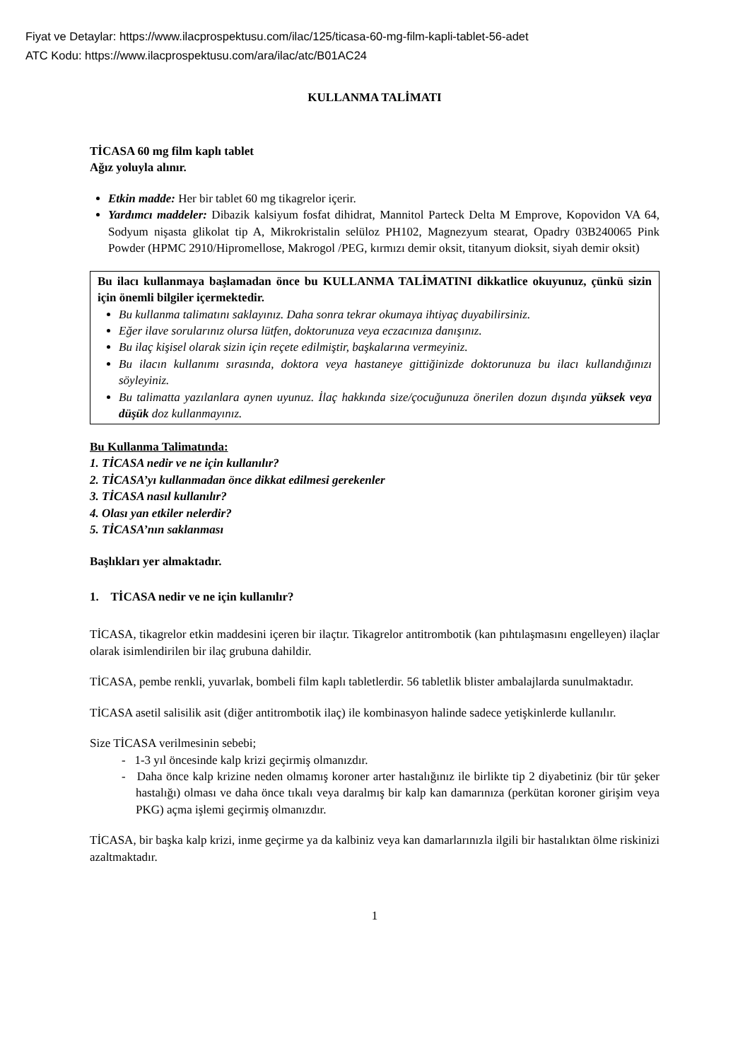Fiyat ve Detaylar: https://www.ilacprospektusu.com/ilac/125/ticasa-60-mg-film-kapli-tablet-56-adet
ATC Kodu: https://www.ilacprospektusu.com/ara/ilac/atc/B01AC24
KULLANMA TALİMATI
TİCASA 60 mg film kaplı tablet
Ağız yoluyla alınır.
Etkin madde: Her bir tablet 60 mg tikagrelor içerir.
Yardımcı maddeler: Dibazik kalsiyum fosfat dihidrat, Mannitol Parteck Delta M Emprove, Kopovidon VA 64, Sodyum nişasta glikolat tip A, Mikrokristalin selüloz PH102, Magnezyum stearat, Opadry 03B240065 Pink Powder (HPMC 2910/Hipromellose, Makrogol /PEG, kırmızı demir oksit, titanyum dioksit, siyah demir oksit)
Bu ilacı kullanmaya başlamadan önce bu KULLANMA TALİMATINI dikkatlice okuyunuz, çünkü sizin için önemli bilgiler içermektedir.
Bu kullanma talimatını saklayınız. Daha sonra tekrar okumaya ihtiyaç duyabilirsiniz.
Eğer ilave sorularınız olursa lütfen, doktorunuza veya eczacınıza danışınız.
Bu ilaç kişisel olarak sizin için reçete edilmiştir, başkalarına vermeyiniz.
Bu ilacın kullanımı sırasında, doktora veya hastaneye gittiğinizde doktorunuza bu ilacı kullandığınızı söyleyiniz.
Bu talimatta yazılanlara aynen uyunuz. İlaç hakkında size/çocuğunuza önerilen dozun dışında yüksek veya düşük doz kullanmayınız.
Bu Kullanma Talimatında:
1. TİCASA nedir ve ne için kullanılır?
2. TİCASA’yı kullanmadan önce dikkat edilmesi gerekenler
3. TİCASA nasıl kullanılır?
4. Olası yan etkiler nelerdir?
5. TİCASA’nın saklanması
Başlıkları yer almaktadır.
1. TİCASA nedir ve ne için kullanılır?
TİCASA, tikagrelor etkin maddesini içeren bir ilaçtır. Tikagrelor antitrombotik (kan pıhtılaşmasını engelleyen) ilaçlar olarak isimlendirilen bir ilaç grubuna dahildir.
TİCASA, pembe renkli, yuvarlak, bombeli film kaplı tabletlerdir. 56 tabletlik blister ambalajlarda sunulmaktadır.
TİCASA asetil salisilik asit (diğer antitrombotik ilaç) ile kombinasyon halinde sadece yetişkinlerde kullanılır.
Size TİCASA verilmesinin sebebi;
- 1-3 yıl öncesinde kalp krizi geçirmiş olmanızdır.
- Daha önce kalp krizine neden olmamış koroner arter hastalığınız ile birlikte tip 2 diyabetiniz (bir tür şeker hastalığı) olması ve daha önce tıkalı veya daralmış bir kalp kan damarınıza (perkütan koroner girişim veya PKG) açma işlemi geçirmiş olmanızdır.
TİCASA, bir başka kalp krizi, inme geçirme ya da kalbiniz veya kan damarlarınızla ilgili bir hastalıktan ölme riskinizi azaltmaktadır.
1